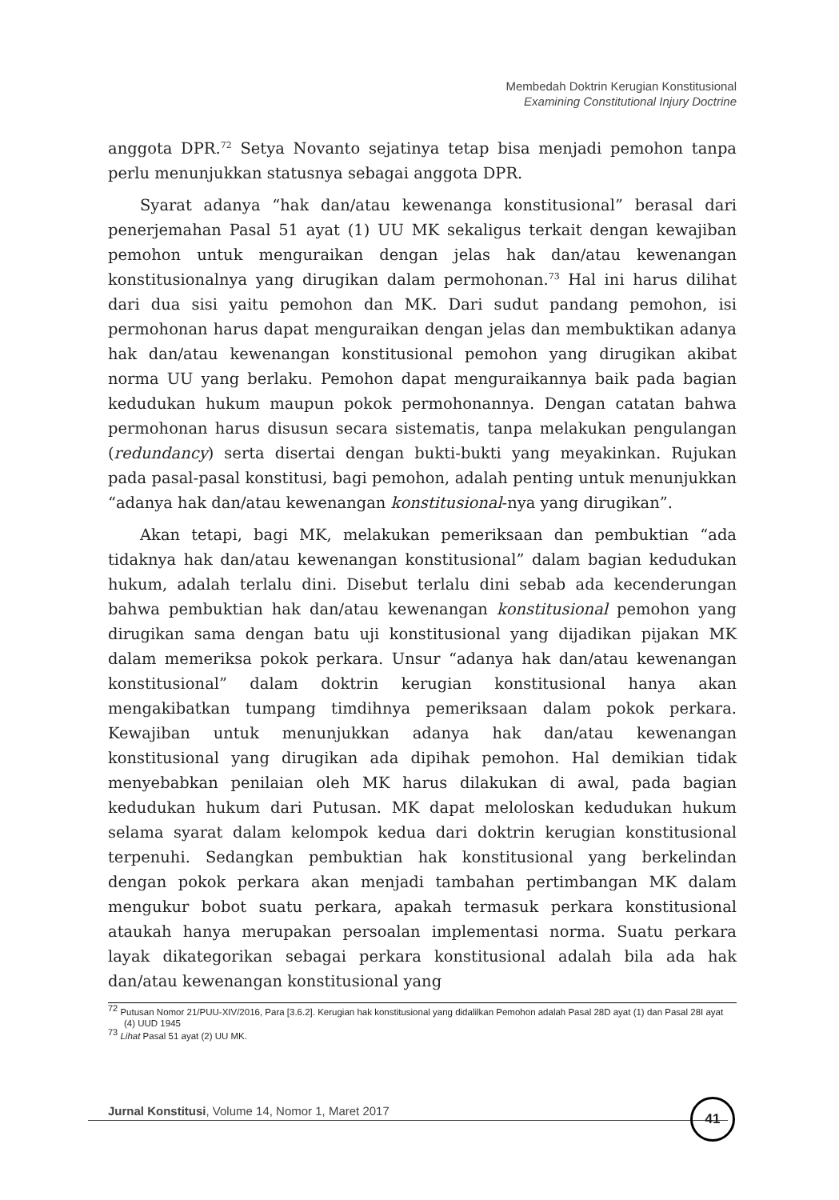Membedah Doktrin Kerugian Konstitusional
Examining Constitutional Injury Doctrine
anggota DPR.<sup>72</sup> Setya Novanto sejatinya tetap bisa menjadi pemohon tanpa perlu menunjukkan statusnya sebagai anggota DPR.
Syarat adanya “hak dan/atau kewenanga konstitusional” berasal dari penerjemahan Pasal 51 ayat (1) UU MK sekaligus terkait dengan kewajiban pemohon untuk menguraikan dengan jelas hak dan/atau kewenangan konstitusionalnya yang dirugikan dalam permohonan.<sup>73</sup> Hal ini harus dilihat dari dua sisi yaitu pemohon dan MK. Dari sudut pandang pemohon, isi permohonan harus dapat menguraikan dengan jelas dan membuktikan adanya hak dan/atau kewenangan konstitusional pemohon yang dirugikan akibat norma UU yang berlaku. Pemohon dapat menguraikannya baik pada bagian kedudukan hukum maupun pokok permohonannya. Dengan catatan bahwa permohonan harus disusun secara sistematis, tanpa melakukan pengulangan (redundancy) serta disertai dengan bukti-bukti yang meyakinkan. Rujukan pada pasal-pasal konstitusi, bagi pemohon, adalah penting untuk menunjukkan “adanya hak dan/atau kewenangan konstitusional-nya yang dirugikan”.
Akan tetapi, bagi MK, melakukan pemeriksaan dan pembuktian “ada tidaknya hak dan/atau kewenangan konstitusional” dalam bagian kedudukan hukum, adalah terlalu dini. Disebut terlalu dini sebab ada kecenderungan bahwa pembuktian hak dan/atau kewenangan konstitusional pemohon yang dirugikan sama dengan batu uji konstitusional yang dijadikan pijakan MK dalam memeriksa pokok perkara. Unsur “adanya hak dan/atau kewenangan konstitusional” dalam doktrin kerugian konstitusional hanya akan mengakibatkan tumpang timdihnya pemeriksaan dalam pokok perkara. Kewajiban untuk menunjukkan adanya hak dan/atau kewenangan konstitusional yang dirugikan ada dipihak pemohon. Hal demikian tidak menyebabkan penilaian oleh MK harus dilakukan di awal, pada bagian kedudukan hukum dari Putusan. MK dapat meloloskan kedudukan hukum selama syarat dalam kelompok kedua dari doktrin kerugian konstitusional terpenuhi. Sedangkan pembuktian hak konstitusional yang berkelindan dengan pokok perkara akan menjadi tambahan pertimbangan MK dalam mengukur bobot suatu perkara, apakah termasuk perkara konstitusional ataukah hanya merupakan persoalan implementasi norma. Suatu perkara layak dikategorikan sebagai perkara konstitusional adalah bila ada hak dan/atau kewenangan konstitusional yang
<sup>72</sup> Putusan Nomor 21/PUU-XIV/2016, Para [3.6.2]. Kerugian hak konstitusional yang didalilkan Pemohon adalah Pasal 28D ayat (1) dan Pasal 28I ayat (4) UUD 1945
<sup>73</sup> Lihat Pasal 51 ayat (2) UU MK.
Jurnal Konstitusi, Volume 14, Nomor 1, Maret 2017
41